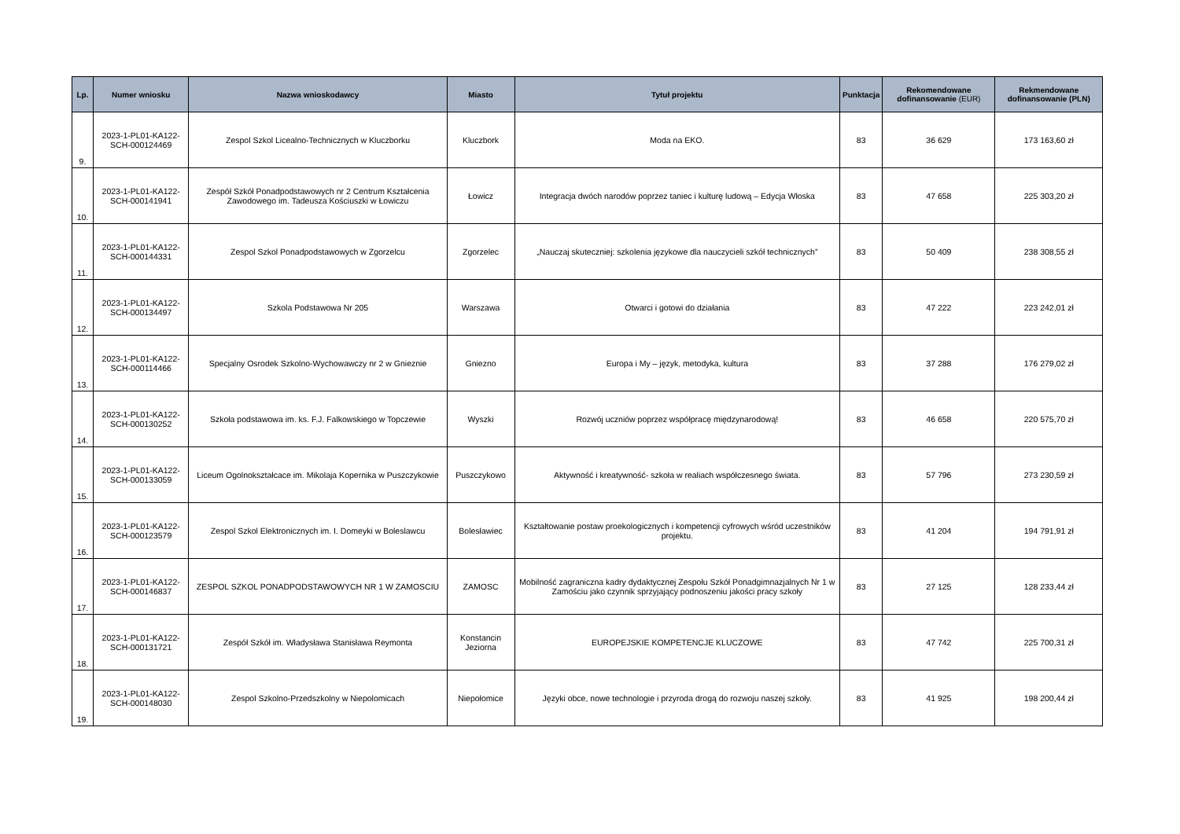| Lp. | Numer wniosku | Nazwa wnioskodawcy | Miasto | Tytuł projektu | Punktacja | Rekomendowane dofinansowanie (EUR) | Rekmendowane dofinansowanie (PLN) |
| --- | --- | --- | --- | --- | --- | --- | --- |
| 9. | 2023-1-PL01-KA122-SCH-000124469 | Zespol Szkol Licealno-Technicznych w Kluczborku | Kluczbork | Moda na EKO. | 83 | 36 629 | 173 163,60 zł |
| 10. | 2023-1-PL01-KA122-SCH-000141941 | Zespół Szkół Ponadpodstawowych nr 2 Centrum Kształcenia Zawodowego im. Tadeusza Kościuszki w Łowiczu | Łowicz | Integracja dwóch narodów poprzez taniec i kulturę ludową – Edycja Włoska | 83 | 47 658 | 225 303,20 zł |
| 11. | 2023-1-PL01-KA122-SCH-000144331 | Zespol Szkol Ponadpodstawowych w Zgorzelcu | Zgorzelec | „Nauczaj skuteczniej: szkolenia językowe dla nauczycieli szkół technicznych” | 83 | 50 409 | 238 308,55 zł |
| 12. | 2023-1-PL01-KA122-SCH-000134497 | Szkola Podstawowa Nr 205 | Warszawa | Otwarci i gotowi do działania | 83 | 47 222 | 223 242,01 zł |
| 13. | 2023-1-PL01-KA122-SCH-000114466 | Specjalny Osrodek Szkolno-Wychowawczy nr 2 w Gnieznie | Gniezno | Europa i My – język, metodyka, kultura | 83 | 37 288 | 176 279,02 zł |
| 14. | 2023-1-PL01-KA122-SCH-000130252 | Szkoła podstawowa im. ks. F.J. Falkowskiego w Topczewie | Wyszki | Rozwój uczniów poprzez współpracę międzynarodową! | 83 | 46 658 | 220 575,70 zł |
| 15. | 2023-1-PL01-KA122-SCH-000133059 | Liceum Ogolnokształcace im. Mikolaja Kopernika w Puszczykowie | Puszczykowo | Aktywność i kreatywność- szkoła w realiach współczesnego świata. | 83 | 57 796 | 273 230,59 zł |
| 16. | 2023-1-PL01-KA122-SCH-000123579 | Zespol Szkol Elektronicznych im. I. Domeyki w Boleslawcu | Bolesławiec | Kształtowanie postaw proekologicznych i kompetencji cyfrowych wśród uczestników projektu. | 83 | 41 204 | 194 791,91 zł |
| 17. | 2023-1-PL01-KA122-SCH-000146837 | ZESPOL SZKOL PONADPODSTAWOWYCH NR 1 W ZAMOSCIU | ZAMOSC | Mobilność zagraniczna kadry dydaktycznej Zespołu Szkół Ponadgimnazjalnych Nr 1 w Zamościu jako czynnik sprzyjający podnoszeniu jakości pracy szkoły | 83 | 27 125 | 128 233,44 zł |
| 18. | 2023-1-PL01-KA122-SCH-000131721 | Zespół Szkół im. Władysława Stanisława Reymonta | Konstancin Jeziorna | EUROPEJSKIE KOMPETENCJE KLUCZOWE | 83 | 47 742 | 225 700,31 zł |
| 19. | 2023-1-PL01-KA122-SCH-000148030 | Zespol Szkolno-Przedszkolny w Niepolomicach | Niepołomice | Języki obce, nowe technologie i przyroda drogą do rozwoju naszej szkoły. | 83 | 41 925 | 198 200,44 zł |